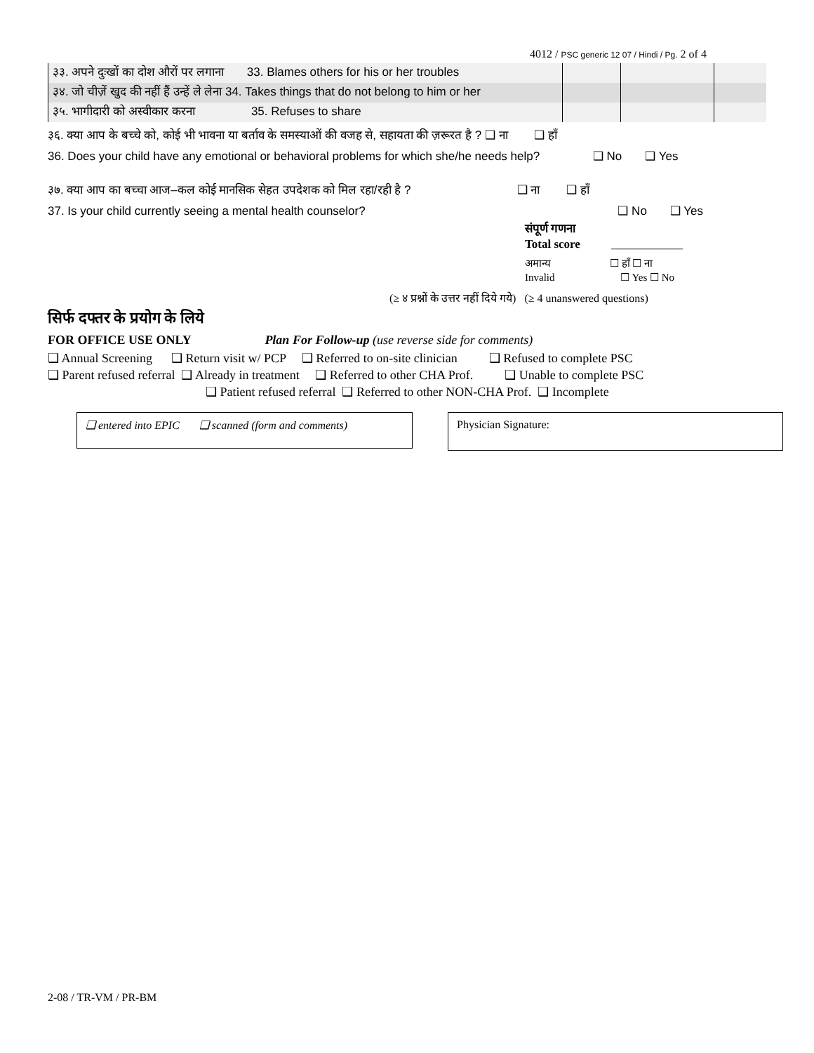4012 / PSC generic 12 07 / Hindi / Pg. 2 of 4
| ३३. अपने दुःखों का दोश औरों पर लगाना 33. Blames others for his or her troubles | | | |
| ३४. जो चीज़ें खुद की नहीं हैं उन्हें ले लेना 34. Takes things that do not belong to him or her | | | |
| ३५. भागीदारी को अस्वीकार करना 35. Refuses to share | | | |
३६. क्या आप के बच्चे को, कोई भी भावना या बर्ताव के समस्याओं की वजह से, सहायता की ज़रूरत है ? ❑ ना ❑ हाँ
36. Does your child have any emotional or behavioral problems for which she/he needs help? ❑ No ❑ Yes
३७. क्या आप का बच्चा आज–कल कोई मानसिक सेहत उपदेशक को मिल रहा/रही है ? ❑ ना ❑ हाँ
37. Is your child currently seeing a mental health counselor? ❑ No ❑ Yes
संपूर्ण गणना
Total score ____________
अमान्य ☐ हाँ ☐ ना
Invalid ☐ Yes ☐ No
(≥ ४ प्रश्नों के उत्तर नहीं दिये गये) (≥ 4 unanswered questions)
सिर्फ दफ्तर के प्रयोग के लिये
FOR OFFICE USE ONLY Plan For Follow-up (use reverse side for comments)
❑ Annual Screening ❑ Return visit w/ PCP ❑ Referred to on-site clinician ❑ Refused to complete PSC
❑ Parent refused referral ❑ Already in treatment ❑ Referred to other CHA Prof. ❑ Unable to complete PSC
❑ Patient refused referral ❑ Referred to other NON-CHA Prof. ❑ Incomplete
❑ entered into EPIC ❑ scanned (form and comments)
Physician Signature:
2-08 / TR-VM / PR-BM